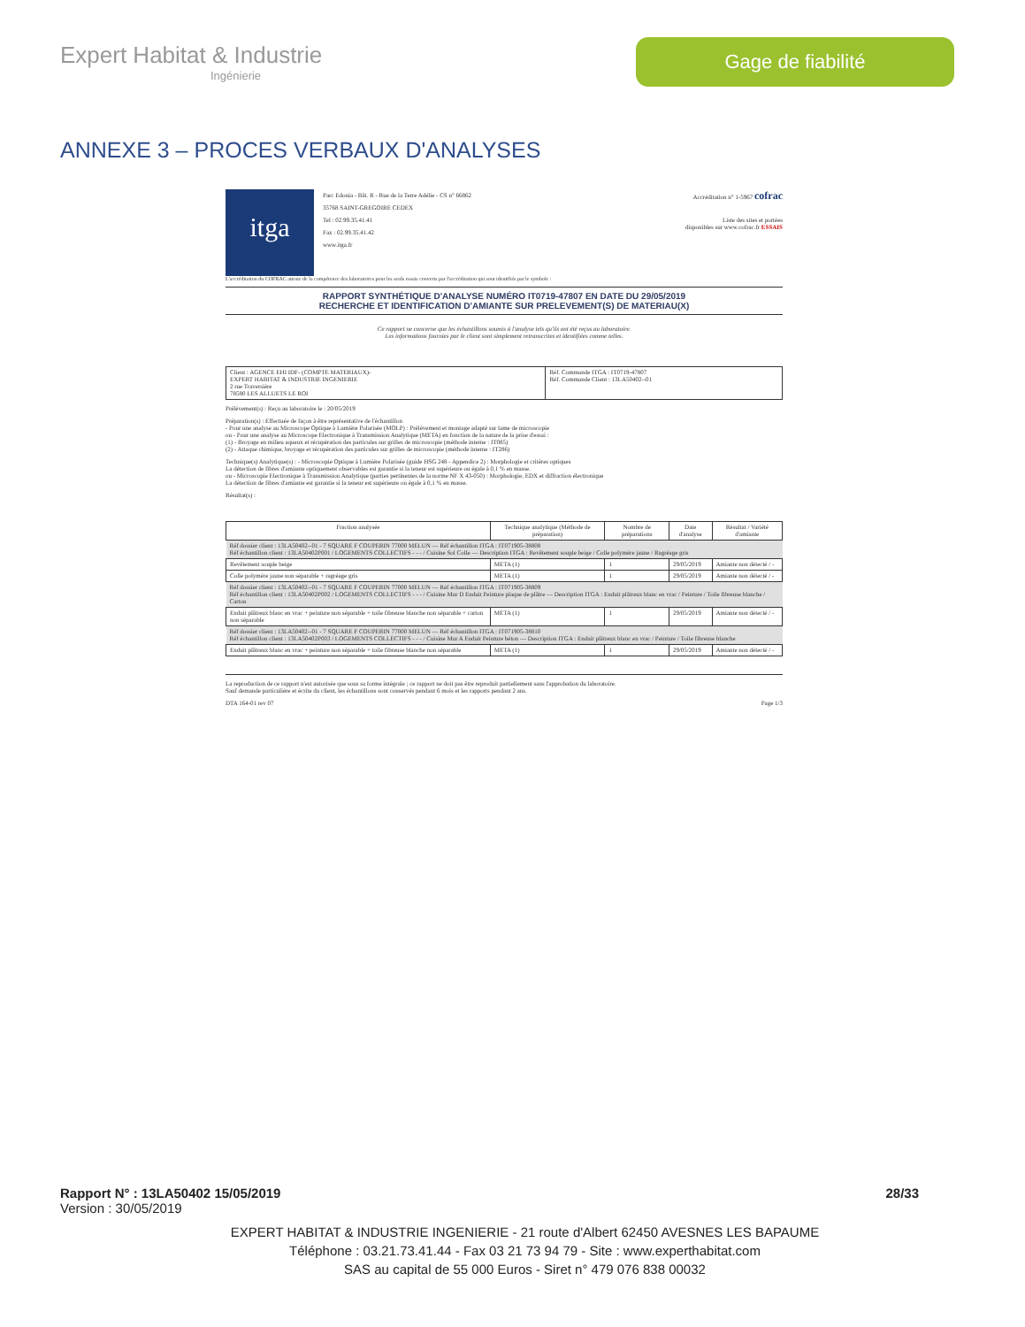Expert Habitat & Industrie
Ingénierie
Gage de fiabilité
ANNEXE 3 – PROCES VERBAUX D'ANALYSES
itga
Parc Edonia - Bât. R - Rue de la Terre Adélie - CS n° 66862
35768 SAINT-GREGOIRE CEDEX
Tel : 02.99.35.41.41
Fax : 02.99.35.41.42
www.itga.fr
Accréditation n° 1-5967 cofrac
Liste des sites et portées
disponibles sur www.cofrac.fr ESSAIS
L'accréditation du COFRAC atteste de la compétence des laboratoires pour les seuls essais couverts par l'accréditation qui sont identifiés par le symbole :
RAPPORT SYNTHÉTIQUE D'ANALYSE NUMÉRO IT0719-47807 EN DATE DU 29/05/2019
RECHERCHE ET IDENTIFICATION D'AMIANTE SUR PRELEVEMENT(S) DE MATERIAU(X)
Ce rapport ne concerne que les échantillons soumis à l'analyse tels qu'ils ont été reçus au laboratoire.
Les informations fournies par le client sont simplement retranscrites et identifiées comme telles.
| Client : AGENCE EHI IDF- (COMPTE MATERIAUX)- EXPERT HABITAT & INDUSTRIE INGENIERIE 2 rue Traversière 78580 LES ALLUETS LE ROI | Réf. Commande ITGA : IT0719-47807 Réf. Commande Client : 13LA50402--01 |
Prélèvement(s) : Reçu au laboratoire le : 20/05/2019
Préparation(s) : Effectuée de façon à être représentative de l'échantillon
- Pour une analyse au Microscope Optique à Lumière Polarisée (MOLP) : Prélèvement et montage adapté sur lame de microscopie
ou - Pour une analyse au Microscope Electronique à Transmission Analytique (META) en fonction de la nature de la prise d'essai :
(1) - Broyage en milieu aqueux et récupération des particules sur grilles de microscopie (méthode interne : IT085)
(2) - Attaque chimique, broyage et récupération des particules sur grilles de microscopie (méthode interne : IT286)
Technique(s) Analytique(s) : - Microscopie Optique à Lumière Polarisée (guide HSG 248 - Appendice 2) : Morphologie et critères optiques
La détection de fibres d'amiante optiquement observables est garantie si la teneur est supérieure ou égale à 0,1 % en masse.
ou - Microscopie Electronique à Transmission Analytique (parties pertinentes de la norme NF X 43-050) : Morphologie, EDX et diffraction électronique
La détection de fibres d'amiante est garantie si la teneur est supérieure ou égale à 0,1 % en masse.
Résultat(s) :
| Fraction analysée | Technique analytique (Méthode de préparation) | Nombre de préparations | Date d'analyse | Résultat / Variété d'amiante |
| --- | --- | --- | --- | --- |
| Réf dossier client : 13LA50402--01 - 7 SQUARE F COUPERIN 77000 MELUN — Réf échantillon ITGA : IT071905-38808 Réf échantillon client : 13LA50402P001 / LOGEMENTS COLLECTIFS - - - / Cuisine Sol Colle — Description ITGA : Revêtement souple beige / Colle polymère jaune / Ragréage gris | | | | |
| Revêtement souple beige | META (1) | 1 | 29/05/2019 | Amiante non détecté / - |
| Colle polymère jaune non séparable + ragréage gris | META (1) | 1 | 29/05/2019 | Amiante non détecté / - |
| Réf dossier client : 13LA50402--01 - 7 SQUARE F COUPERIN 77000 MELUN — Réf échantillon ITGA : IT071905-38809 Réf échantillon client : 13LA50402P002 / LOGEMENTS COLLECTIFS - - - / Cuisine Mur D Enduit Peinture plaque de plâtre — Description ITGA : Enduit plâtreux blanc en vrac / Peinture / Toile fibreuse blanche / Carton | | | | |
| Enduit plâtreux blanc en vrac + peinture non séparable + toile fibreuse blanche non séparable + carton non séparable | META (1) | 1 | 29/05/2019 | Amiante non détecté / - |
| Réf dossier client : 13LA50402--01 - 7 SQUARE F COUPERIN 77000 MELUN — Réf échantillon ITGA : IT071905-38810 Réf échantillon client : 13LA50402P003 / LOGEMENTS COLLECTIFS - - - / Cuisine Mur A Enduit Peinture béton — Description ITGA : Enduit plâtreux blanc en vrac / Peinture / Toile fibreuse blanche | | | | |
| Enduit plâtreux blanc en vrac + peinture non séparable + toile fibreuse blanche non séparable | META (1) | 1 | 29/05/2019 | Amiante non détecté / - |
La reproduction de ce rapport n'est autorisée que sous sa forme intégrale ; ce rapport ne doit pas être reproduit partiellement sans l'approbation du laboratoire.
Sauf demande particulière et écrite du client, les échantillons sont conservés pendant 6 mois et les rapports pendant 2 ans.
DTA 164-01 rev 07 Page 1/3
Rapport N° : 13LA50402 15/05/2019 28/33
Version : 30/05/2019
EXPERT HABITAT & INDUSTRIE INGENIERIE - 21 route d'Albert 62450 AVESNES LES BAPAUME
Téléphone : 03.21.73.41.44 - Fax 03 21 73 94 79 - Site : www.experthabitat.com
SAS au capital de 55 000 Euros - Siret n° 479 076 838 00032